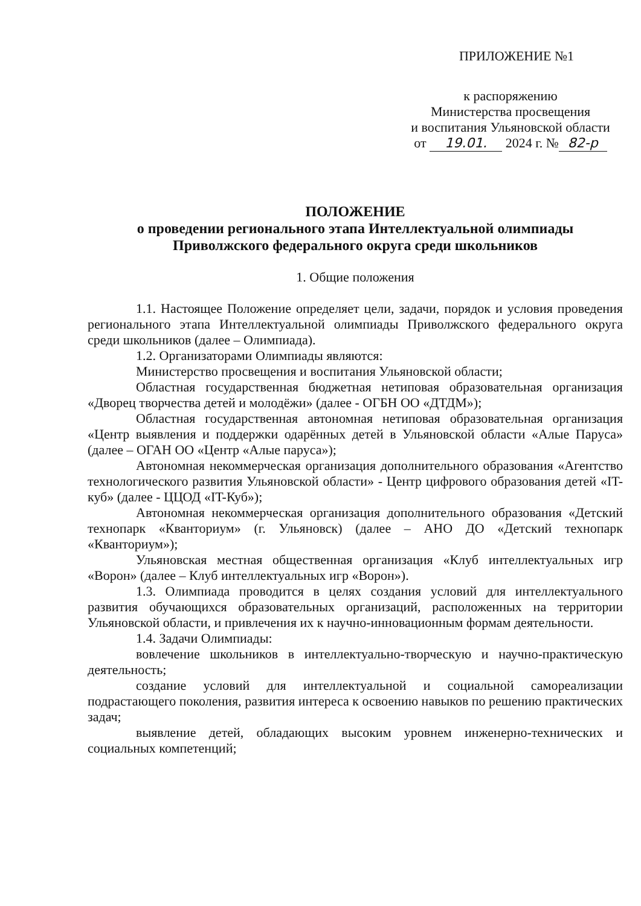ПРИЛОЖЕНИЕ №1
к распоряжению
Министерства просвещения
и воспитания Ульяновской области
от 19.01. 2024 г. № 82-р
ПОЛОЖЕНИЕ
о проведении регионального этапа Интеллектуальной олимпиады
Приволжского федерального округа среди школьников
1. Общие положения
1.1. Настоящее Положение определяет цели, задачи, порядок и условия проведения регионального этапа Интеллектуальной олимпиады Приволжского федерального округа среди школьников (далее – Олимпиада).
1.2. Организаторами Олимпиады являются:
Министерство просвещения и воспитания Ульяновской области;
Областная государственная бюджетная нетиповая образовательная организация «Дворец творчества детей и молодёжи» (далее - ОГБН ОО «ДТДМ»);
Областная государственная автономная нетиповая образовательная организация «Центр выявления и поддержки одарённых детей в Ульяновской области «Алые Паруса» (далее – ОГАН ОО «Центр «Алые паруса»);
Автономная некоммерческая организация дополнительного образования «Агентство технологического развития Ульяновской области» - Центр цифрового образования детей «IT-куб» (далее - ЦЦОД «IT-Куб»);
Автономная некоммерческая организация дополнительного образования «Детский технопарк «Кванториум» (г. Ульяновск) (далее – АНО ДО «Детский технопарк «Кванториум»);
Ульяновская местная общественная организация «Клуб интеллектуальных игр «Ворон» (далее – Клуб интеллектуальных игр «Ворон»).
1.3. Олимпиада проводится в целях создания условий для интеллектуального развития обучающихся образовательных организаций, расположенных на территории Ульяновской области, и привлечения их к научно-инновационным формам деятельности.
1.4. Задачи Олимпиады:
вовлечение школьников в интеллектуально-творческую и научно-практическую деятельность;
создание условий для интеллектуальной и социальной самореализации подрастающего поколения, развития интереса к освоению навыков по решению практических задач;
выявление детей, обладающих высоким уровнем инженерно-технических и социальных компетенций;